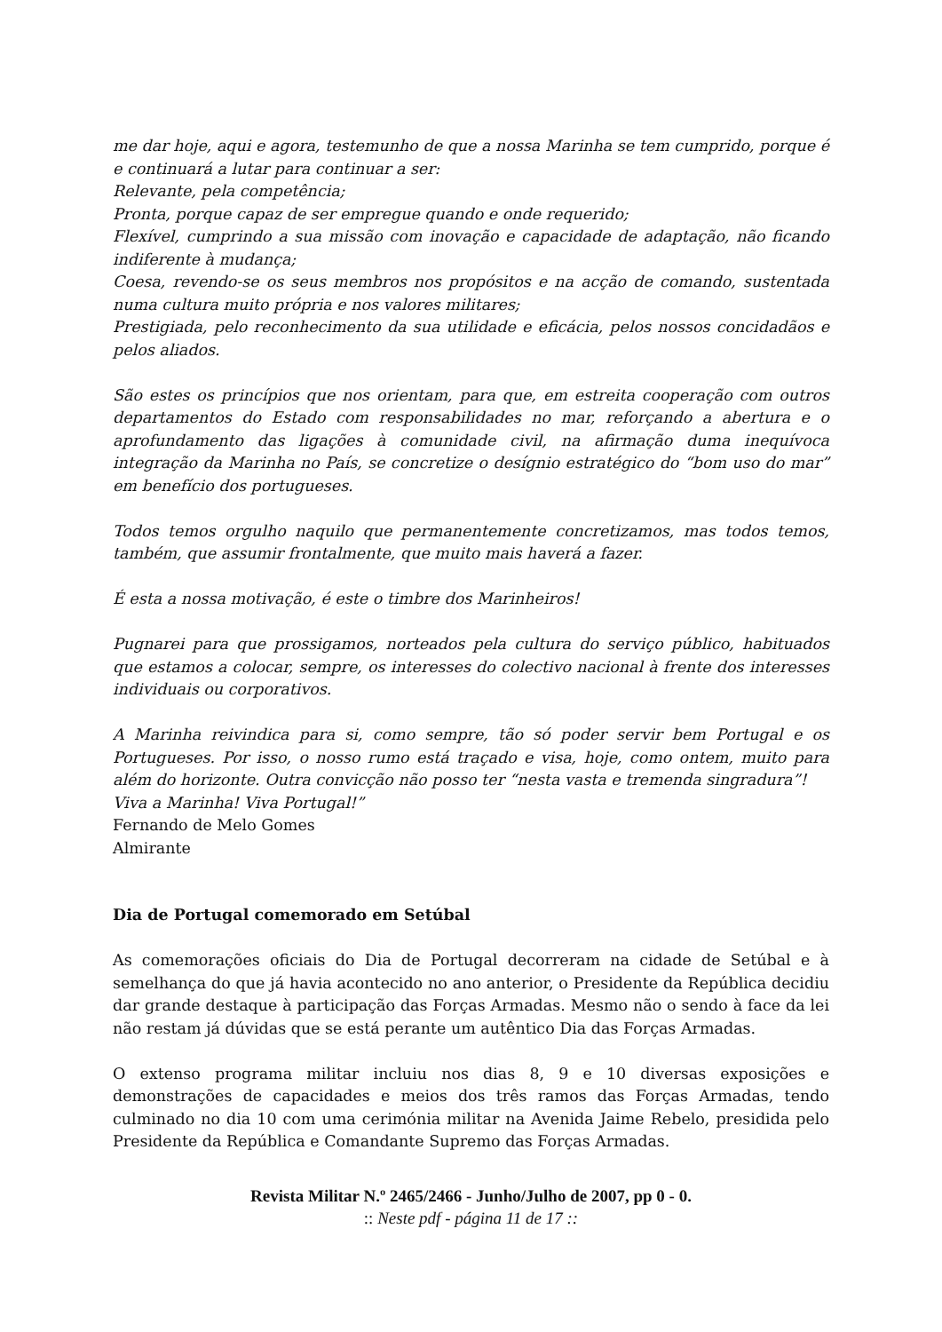me dar hoje, aqui e agora, testemunho de que a nossa Marinha se tem cumprido, porque é e continuará a lutar para continuar a ser:
Relevante, pela competência;
Pronta, porque capaz de ser empregue quando e onde requerido;
Flexível, cumprindo a sua missão com inovação e capacidade de adaptação, não ficando indiferente à mudança;
Coesa, revendo-se os seus membros nos propósitos e na acção de comando, sustentada numa cultura muito própria e nos valores militares;
Prestigiada, pelo reconhecimento da sua utilidade e eficácia, pelos nossos concidadãos e pelos aliados.
São estes os princípios que nos orientam, para que, em estreita cooperação com outros departamentos do Estado com responsabilidades no mar, reforçando a abertura e o aprofundamento das ligações à comunidade civil, na afirmação duma inequívoca integração da Marinha no País, se concretize o desígnio estratégico do “bom uso do mar” em benefício dos portugueses.
Todos temos orgulho naquilo que permanentemente concretizamos, mas todos temos, também, que assumir frontalmente, que muito mais haverá a fazer.
É esta a nossa motivação, é este o timbre dos Marinheiros!
Pugnarei para que prossigamos, norteados pela cultura do serviço público, habituados que estamos a colocar, sempre, os interesses do colectivo nacional à frente dos interesses individuais ou corporativos.
A Marinha reivindica para si, como sempre, tão só poder servir bem Portugal e os Portugueses. Por isso, o nosso rumo está traçado e visa, hoje, como ontem, muito para além do horizonte. Outra convicção não posso ter “nesta vasta e tremenda singradura”!
Viva a Marinha! Viva Portugal!”
Fernando de Melo Gomes
Almirante
Dia de Portugal comemorado em Setúbal
As comemorações oficiais do Dia de Portugal decorreram na cidade de Setúbal e à semelhança do que já havia acontecido no ano anterior, o Presidente da República decidiu dar grande destaque à participação das Forças Armadas. Mesmo não o sendo à face da lei não restam já dúvidas que se está perante um autêntico Dia das Forças Armadas.
O extenso programa militar incluiu nos dias 8, 9 e 10 diversas exposições e demonstrações de capacidades e meios dos três ramos das Forças Armadas, tendo culminado no dia 10 com uma cerimónia militar na Avenida Jaime Rebelo, presidida pelo Presidente da República e Comandante Supremo das Forças Armadas.
Revista Militar N.º 2465/2466 - Junho/Julho de 2007, pp 0 - 0.
:: Neste pdf - página 11 de 17 ::